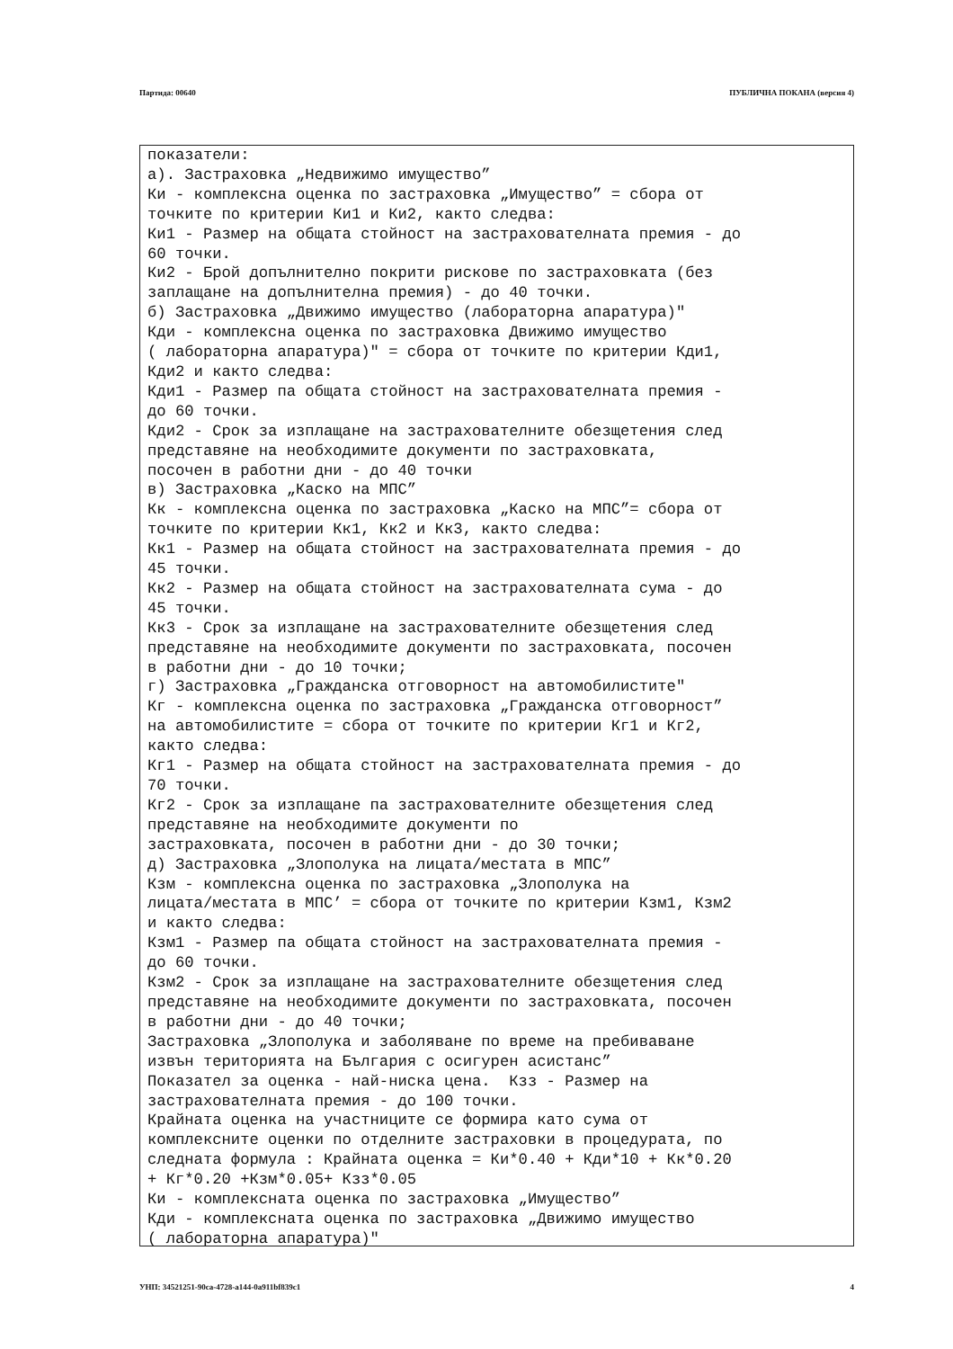Партида: 00640 ПУБЛИЧНА ПОКАНА (версия 4)
показатели: а). Застраховка „Недвижимо имущество” Ки - комплексна оценка по застраховка „Имущество” = сбора от точките по критерии Ки1 и Ки2, както следва: Ки1 - Размер на общата стойност на застрахователната премия - до 60 точки. Ки2 - Брой допълнително покрити рискове по застраховката (без заплащане на допълнителна премия) - до 40 точки. б) Застраховка „Движимо имущество (лабораторна апаратура)" Кди - комплексна оценка по застраховка Движимо имущество ( лабораторна апаратура)" = сбора от точките по критерии Кди1, Кди2 и както следва: Кди1 - Размер па общата стойност на застрахователната премия - до 60 точки. Кди2 - Срок за изплащане на застрахователните обезщетения след представяне на необходимите документи по застраховката, посочен в работни дни - до 40 точки в) Застраховка „Каско на МПС” Кк - комплексна оценка по застраховка „Каско на МПС”= сбора от точките по критерии Кк1, Кк2 и Кк3, както следва: Кк1 - Размер на общата стойност на застрахователната премия - до 45 точки. Кк2 - Размер на общата стойност на застрахователната сума - до 45 точки. Кк3 - Срок за изплащане на застрахователните обезщетения след представяне на необходимите документи по застраховката, посочен в работни дни - до 10 точки; г) Застраховка „Гражданска отговорност на автомобилистите" Кг - комплексна оценка по застраховка „Гражданска отговорност” на автомобилистите = сбора от точките по критерии Кг1 и Кг2, както следва: Кг1 - Размер на общата стойност на застрахователната премия - до 70 точки. Кг2 - Срок за изплащане па застрахователните обезщетения след представяне на необходимите документи по застраховката, посочен в работни дни - до 30 точки; д) Застраховка „Злополука на лицата/местата в МПС” Кзм - комплексна оценка по застраховка „Злополука на лицата/местата в МПС’ = сбора от точките по критерии Кзм1, Кзм2 и както следва: Кзм1 - Размер па общата стойност на застрахователната премия - до 60 точки. Кзм2 - Срок за изплащане на застрахователните обезщетения след представяне на необходимите документи по застраховката, посочен в работни дни - до 40 точки; Застраховка „Злополука и заболяване по време на пребиваване извън територията на България с осигурен асистанс” Показател за оценка - най-ниска цена. Кзз - Размер на застрахователната премия - до 100 точки. Крайната оценка на участниците се формира като сума от комплексните оценки по отделните застраховки в процедурата, по следната формула : Крайната оценка = Ки*0.40 + Кди*10 + Кк*0.20 + Кг*0.20 +Кзм*0.05+ Кзз*0.05 Ки - комплексната оценка по застраховка „Имущество” Кди - комплексната оценка по застраховка „Движимо имущество ( лабораторна апаратура)"
УНП: 34521251-90ca-4728-a144-0a911bf839c1 4